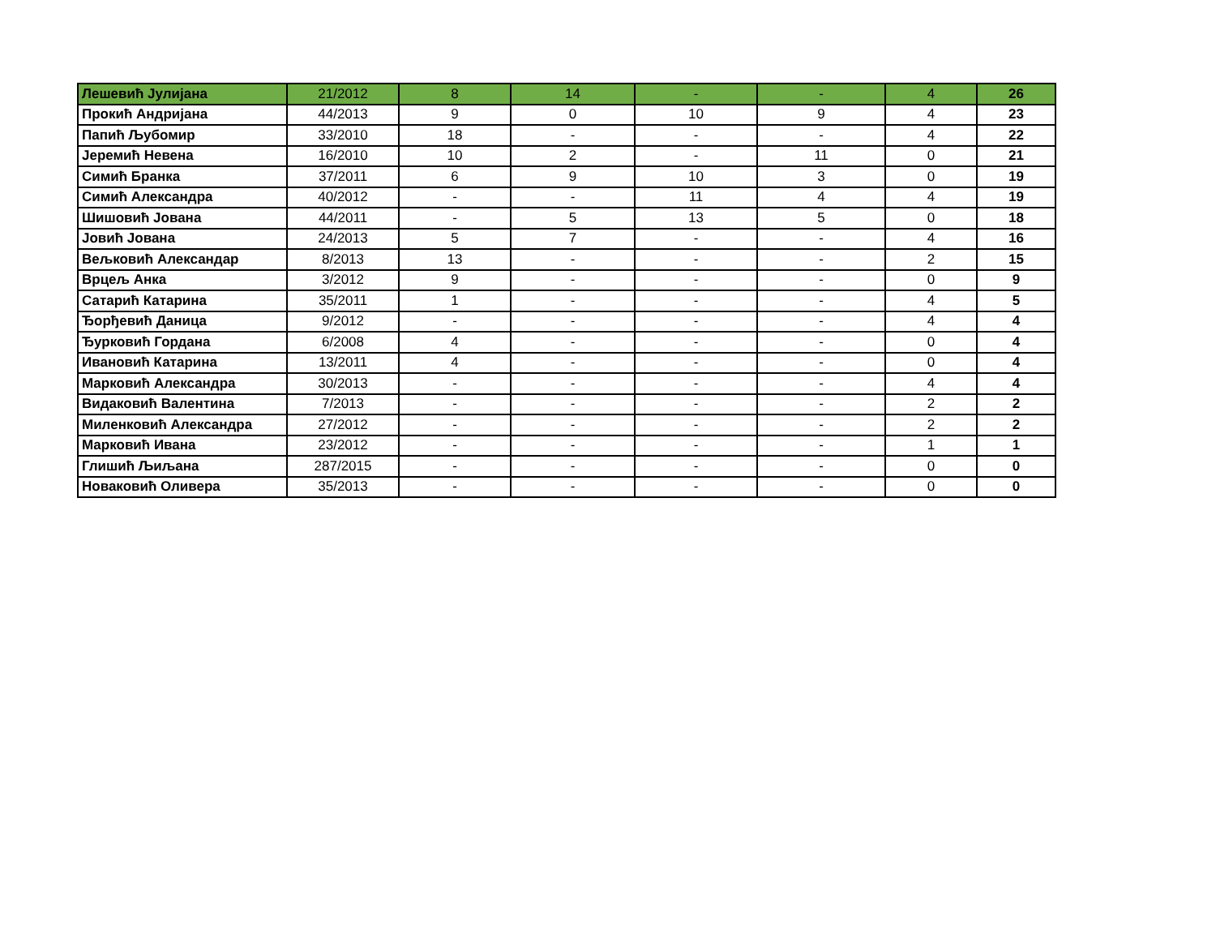| Лешевић Јулијана | 21/2012 | 8 | 14 | - | - | 4 | 26 |
| Прокић Андријана | 44/2013 | 9 | 0 | 10 | 9 | 4 | 23 |
| Папић Љубомир | 33/2010 | 18 | - | - | - | 4 | 22 |
| Јеремић Невена | 16/2010 | 10 | 2 | - | 11 | 0 | 21 |
| Симић Бранка | 37/2011 | 6 | 9 | 10 | 3 | 0 | 19 |
| Симић Александра | 40/2012 | - | - | 11 | 4 | 4 | 19 |
| Шишовић Јована | 44/2011 | - | 5 | 13 | 5 | 0 | 18 |
| Јовић Јована | 24/2013 | 5 | 7 | - | - | 4 | 16 |
| Вељковић Александар | 8/2013 | 13 | - | - | - | 2 | 15 |
| Врцељ Анка | 3/2012 | 9 | - | - | - | 0 | 9 |
| Сатарић Катарина | 35/2011 | 1 | - | - | - | 4 | 5 |
| Ђорђевић Даница | 9/2012 | - | - | - | - | 4 | 4 |
| Ђурковић Гордана | 6/2008 | 4 | - | - | - | 0 | 4 |
| Ивановић Катарина | 13/2011 | 4 | - | - | - | 0 | 4 |
| Марковић Александра | 30/2013 | - | - | - | - | 4 | 4 |
| Видаковић Валентина | 7/2013 | - | - | - | - | 2 | 2 |
| Миленковић Александра | 27/2012 | - | - | - | - | 2 | 2 |
| Марковић Ивана | 23/2012 | - | - | - | - | 1 | 1 |
| Глишић Љиљана | 287/2015 | - | - | - | - | 0 | 0 |
| Новаковић Оливера | 35/2013 | - | - | - | - | 0 | 0 |